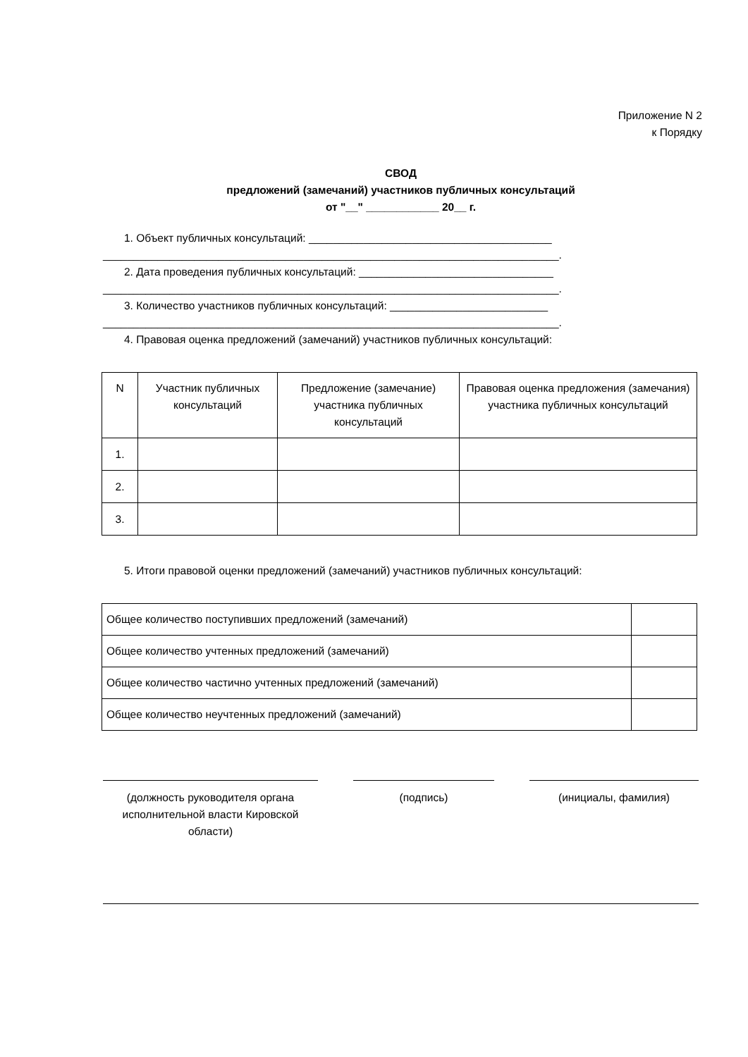Приложение N 2
к Порядку
СВОД
предложений (замечаний) участников публичных консультаций
от "__" ____________ 20__ г.
1. Объект публичных консультаций: ________________________________________
___________________________________________________________________________.
2. Дата проведения публичных консультаций: ________________________________
___________________________________________________________________________.
3. Количество участников публичных консультаций: __________________________
___________________________________________________________________________.
4. Правовая оценка предложений (замечаний) участников публичных консультаций:
| N | Участник публичных консультаций | Предложение (замечание) участника публичных консультаций | Правовая оценка предложения (замечания) участника публичных консультаций |
| --- | --- | --- | --- |
| 1. | | | |
| 2. | | | |
| 3. | | | |
5. Итоги правовой оценки предложений (замечаний) участников публичных консультаций:
| Общее количество поступивших предложений (замечаний) | |
| Общее количество учтенных предложений (замечаний) | |
| Общее количество частично учтенных предложений (замечаний) | |
| Общее количество неучтенных предложений (замечаний) | |
(должность руководителя органа исполнительной власти Кировской области)
(подпись) (инициалы, фамилия)